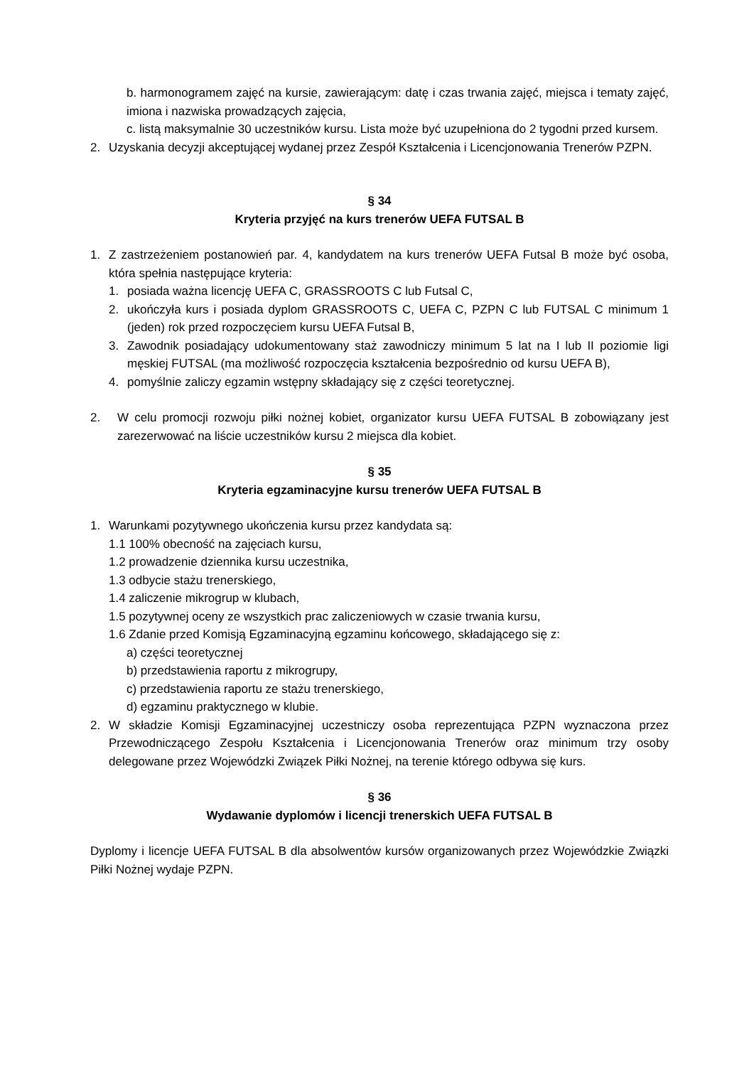b. harmonogramem zajęć na kursie, zawierającym: datę i czas trwania zajęć, miejsca i tematy zajęć, imiona i nazwiska prowadzących zajęcia,
c. listą maksymalnie 30 uczestników kursu. Lista może być uzupełniona do 2 tygodni przed kursem.
2. Uzyskania decyzji akceptującej wydanej przez Zespół Kształcenia i Licencjonowania Trenerów PZPN.
§ 34
Kryteria przyjęć na kurs trenerów UEFA FUTSAL B
1. Z zastrzeżeniem postanowień par. 4, kandydatem na kurs trenerów UEFA Futsal B może być osoba, która spełnia następujące kryteria:
1. posiada ważna licencję UEFA C, GRASSROOTS C lub Futsal C,
2. ukończyła kurs i posiada dyplom GRASSROOTS C, UEFA C, PZPN C lub FUTSAL C minimum 1 (jeden) rok przed rozpoczęciem kursu UEFA Futsal B,
3. Zawodnik posiadający udokumentowany staż zawodniczy minimum 5 lat na I lub II poziomie ligi męskiej FUTSAL (ma możliwość rozpoczęcia kształcenia bezpośrednio od kursu UEFA B),
4. pomyślnie zaliczy egzamin wstępny składający się z części teoretycznej.
2. W celu promocji rozwoju piłki nożnej kobiet, organizator kursu UEFA FUTSAL B zobowiązany jest zarezerwować na liście uczestników kursu 2 miejsca dla kobiet.
§ 35
Kryteria egzaminacyjne kursu trenerów UEFA FUTSAL B
1. Warunkami pozytywnego ukończenia kursu przez kandydata są:
1.1 100% obecność na zajęciach kursu,
1.2 prowadzenie dziennika kursu uczestnika,
1.3 odbycie stażu trenerskiego,
1.4 zaliczenie mikrogrup w klubach,
1.5 pozytywnej oceny ze wszystkich prac zaliczeniowych w czasie trwania kursu,
1.6 Zdanie przed Komisją Egzaminacyjną egzaminu końcowego, składającego się z:
a) części teoretycznej
b) przedstawienia raportu z mikrogrupy,
c) przedstawienia raportu ze stażu trenerskiego,
d) egzaminu praktycznego w klubie.
2. W składzie Komisji Egzaminacyjnej uczestniczy osoba reprezentująca PZPN wyznaczona przez Przewodniczącego Zespołu Kształcenia i Licencjonowania Trenerów oraz minimum trzy osoby delegowane przez Wojewódzki Związek Piłki Nożnej, na terenie którego odbywa się kurs.
§ 36
Wydawanie dyplomów i licencji trenerskich UEFA FUTSAL B
Dyplomy i licencje UEFA FUTSAL B dla absolwentów kursów organizowanych przez Wojewódzkie Związki Piłki Nożnej wydaje PZPN.